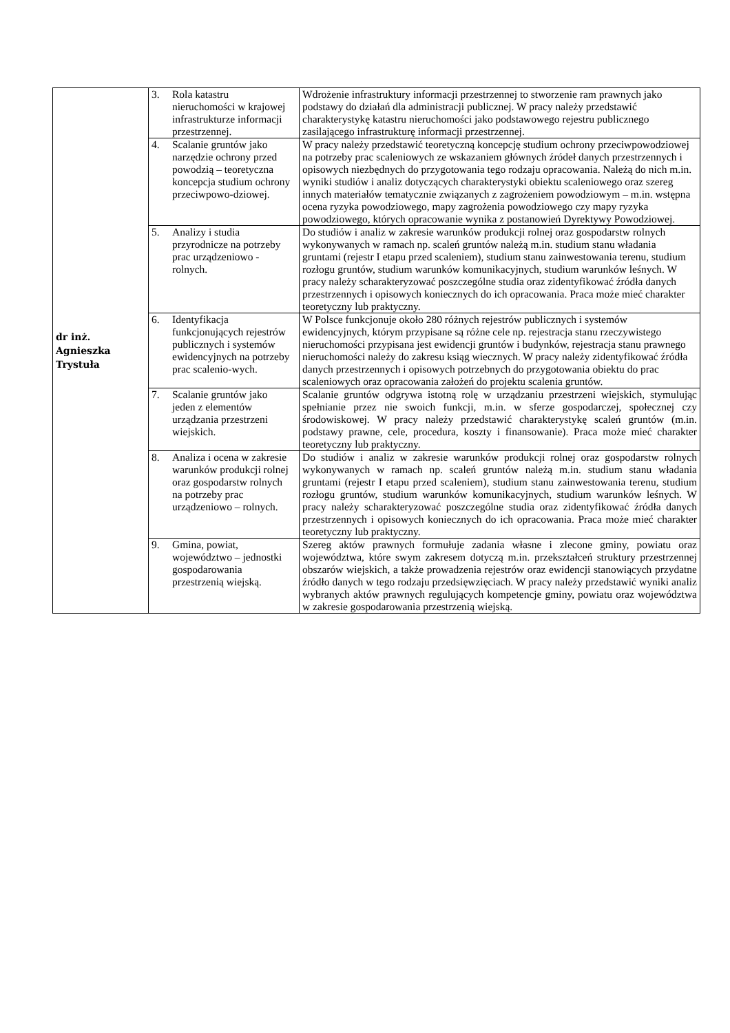| dr inż. Agnieszka Trystuła | 3. Rola katastru nieruchomości w krajowej infrastrukturze informacji przestrzennej. | Wdrożenie infrastruktury informacji przestrzennej to stworzenie ram prawnych jako podstawy do działań dla administracji publicznej. W pracy należy przedstawić charakterystykę katastru nieruchomości jako podstawowego rejestru publicznego zasilającego infrastrukturę informacji przestrzennej. |
| | 4. Scalanie gruntów jako narzędzie ochrony przed powodzią – teoretyczna koncepcja studium ochrony przeciwpowo-dziowej. | W pracy należy przedstawić teoretyczną koncepcję studium ochrony przeciwpowodziowej na potrzeby prac scaleniowych ze wskazaniem głównych źródeł danych przestrzennych i opisowych niezbędnych do przygotowania tego rodzaju opracowania. Należą do nich m.in. wyniki studiów i analiz dotyczących charakterystyki obiektu scaleniowego oraz szereg innych materiałów tematycznie związanych z zagrożeniem powodziowym – m.in. wstępna ocena ryzyka powodziowego, mapy zagrożenia powodziowego czy mapy ryzyka powodziowego, których opracowanie wynika z postanowień Dyrektywy Powodziowej. |
| | 5. Analizy i studia przyrodnicze na potrzeby prac urządzeniowo - rolnych. | Do studiów i analiz w zakresie warunków produkcji rolnej oraz gospodarstw rolnych wykonywanych w ramach np. scaleń gruntów należą m.in. studium stanu władania gruntami (rejestr I etapu przed scaleniem), studium stanu zainwestowania terenu, studium rozłogu gruntów, studium warunków komunikacyjnych, studium warunków leśnych. W pracy należy scharakteryzować poszczególne studia oraz zidentyfikować źródła danych przestrzennych i opisowych koniecznych do ich opracowania. Praca może mieć charakter teoretyczny lub praktyczny. |
| | 6. Identyfikacja funkcjonujących rejestrów publicznych i systemów ewidencyjnych na potrzeby prac scalenio-wych. | W Polsce funkcjonuje około 280 różnych rejestrów publicznych i systemów ewidencyjnych, którym przypisane są różne cele np. rejestracja stanu rzeczywistego nieruchomości przypisana jest ewidencji gruntów i budynków, rejestracja stanu prawnego nieruchomości należy do zakresu ksiąg wiecznych. W pracy należy zidentyfikować źródła danych przestrzennych i opisowych potrzebnych do przygotowania obiektu do prac scaleniowych oraz opracowania założeń do projektu scalenia gruntów. |
| | 7. Scalanie gruntów jako jeden z elementów urządzania przestrzeni wiejskich. | Scalanie gruntów odgrywa istotną rolę w urządzaniu przestrzeni wiejskich, stymulując spełnianie przez nie swoich funkcji, m.in. w sferze gospodarczej, społecznej czy środowiskowej. W pracy należy przedstawić charakterystykę scaleń gruntów (m.in. podstawy prawne, cele, procedura, koszty i finansowanie). Praca może mieć charakter teoretyczny lub praktyczny. |
| | 8. Analiza i ocena w zakresie warunków produkcji rolnej oraz gospodarstw rolnych na potrzeby prac urządzeniowo – rolnych. | Do studiów i analiz w zakresie warunków produkcji rolnej oraz gospodarstw rolnych wykonywanych w ramach np. scaleń gruntów należą m.in. studium stanu władania gruntami (rejestr I etapu przed scaleniem), studium stanu zainwestowania terenu, studium rozłogu gruntów, studium warunków komunikacyjnych, studium warunków leśnych. W pracy należy scharakteryzować poszczególne studia oraz zidentyfikować źródła danych przestrzennych i opisowych koniecznych do ich opracowania. Praca może mieć charakter teoretyczny lub praktyczny. |
| | 9. Gmina, powiat, województwo – jednostki gospodarowania przestrzenią wiejską. | Szereg aktów prawnych formułuje zadania własne i zlecone gminy, powiatu oraz województwa, które swym zakresem dotyczą m.in. przekształceń struktury przestrzennej obszarów wiejskich, a także prowadzenia rejestrów oraz ewidencji stanowiących przydatne źródło danych w tego rodzaju przedsięwzięciach. W pracy należy przedstawić wyniki analiz wybranych aktów prawnych regulujących kompetencje gminy, powiatu oraz województwa w zakresie gospodarowania przestrzenią wiejską. |